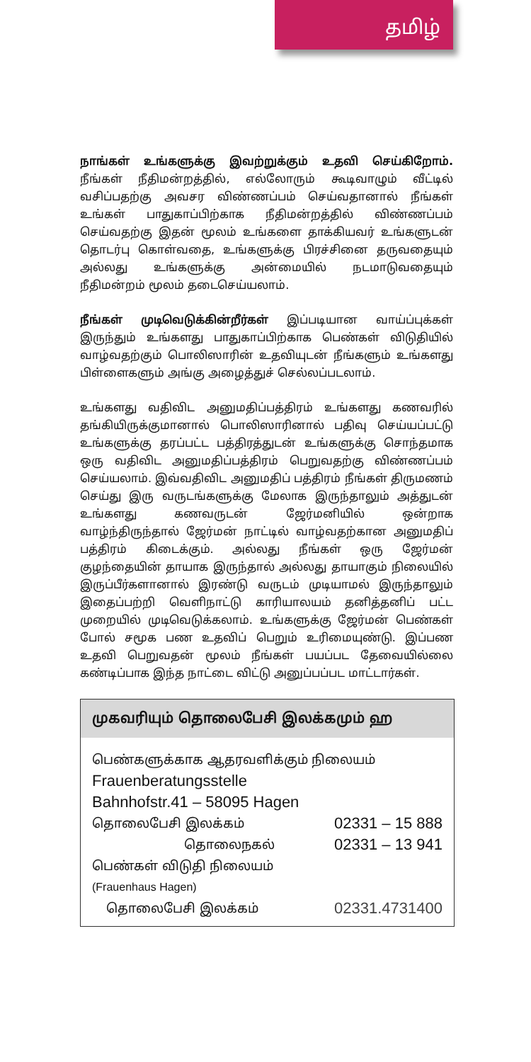தமிழ்
நாங்கள் உங்களுக்கு இவற்றுக்கும் உதவி செய்கிறோம். நீங்கள் நீதிமன்றத்தில், எல்லோரும் கூடிவாழும் வீட்டில் வசிப்பதற்கு அவசர விண்ணப்பம் செய்வதானால் நீங்கள் உங்கள் பாதுகாப்பிற்காக நீதிமன்றத்தில் விண்ணப்பம் செய்வதற்கு இதன் மூலம் உங்களை தாக்கியவர் உங்களுடன் தொடர்பு கொள்வதை, உங்களுக்கு பிரச்சினை தருவதையும் அல்லது உங்களுக்கு அன்மையில் நடமாடுவதையும் நீதிமன்றம் மூலம் தடைசெய்யலாம்.
நீங்கள் முடிவெடுக்கின்றீர்கள் இப்படியான வாய்ப்புக்கள் இருந்தும் உங்களது பாதுகாப்பிற்காக பெண்கள் விடுதியில் வாழ்வதற்கும் பொலிஸாரின் உதவியுடன் நீங்களும் உங்களது பிள்ளைகளும் அங்கு அழைத்துச் செல்லப்படலாம்.
உங்களது வதிவிட அனுமதிப்பத்திரம் உங்களது கணவரில் தங்கியிருக்குமானால் பொலிஸாரினால் பதிவு செய்யப்பட்டு உங்களுக்கு தரப்பட்ட பத்திரத்துடன் உங்களுக்கு சொந்தமாக ஒரு வதிவிட அனுமதிப்பத்திரம் பெறுவதற்கு விண்ணப்பம் செய்யலாம். இவ்வதிவிட அனுமதிப் பத்திரம் நீங்கள் திருமணம் செய்து இரு வருடங்களுக்கு மேலாக இருந்தாலும் அத்துடன் உங்களது கணவருடன் ஜேர்மனியில் ஒன்றாக வாழ்ந்திருந்தால் ஜேர்மன் நாட்டில் வாழ்வதற்கான அனுமதிப் பத்திரம் கிடைக்கும். அல்லது நீங்கள் ஒரு ஜேர்மன் குழந்தையின் தாயாக இருந்தால் அல்லது தாயாகும் நிலையில் இருப்பீர்களானால் இரண்டு வருடம் முடியாமல் இருந்தாலும் இதைப்பற்றி வெளிநாட்டு காரியாலயம் தனித்தனிப் பட்ட முறையில் முடிவெடுக்கலாம். உங்களுக்கு ஜேர்மன் பெண்கள் போல் சமூக பண உதவிப் பெறும் உரிமையுண்டு. இப்பண உதவி பெறுவதன் மூலம் நீங்கள் பயப்பட தேவையில்லை கண்டிப்பாக இந்த நாட்டை விட்டு அனுப்பப்பட மாட்டார்கள்.
முகவரியும் தொலைபேசி இலக்கமும் ஹ
பெண்களுக்காக ஆதரவளிக்கும் நிலையம்
Frauenberatungsstelle
Bahnhofstr.41 – 58095 Hagen
தொலைபேசி இலக்கம் 02331 – 15 888
தொலைநகல் 02331 – 13 941
பெண்கள் விடுதி நிலையம்
(Frauenhaus Hagen)
தொலைபேசி இலக்கம் 02331.4731400